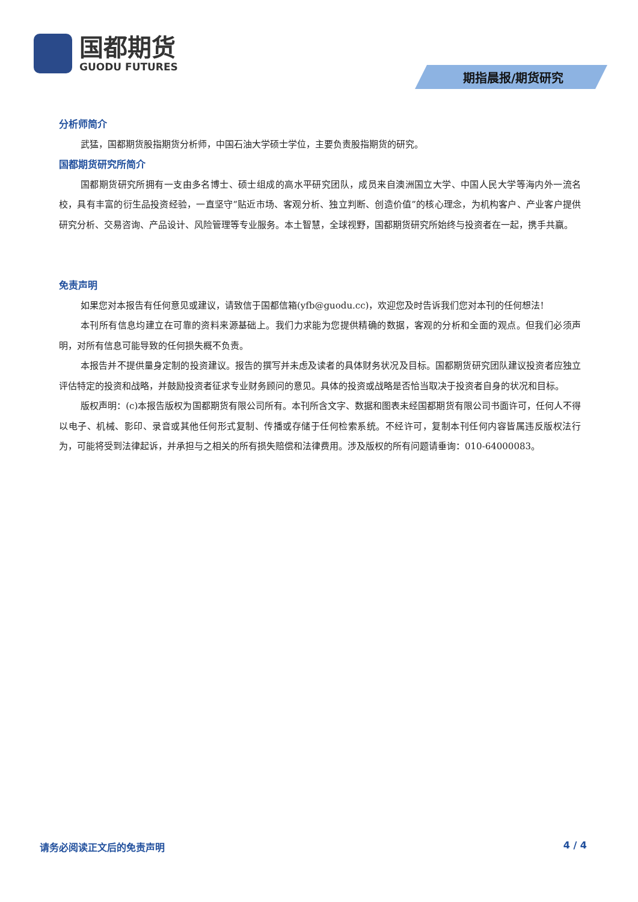国都期货
GUODU FUTURES
期指晨报/期货研究
分析师简介
武猛，国都期货股指期货分析师，中国石油大学硕士学位，主要负责股指期货的研究。
国都期货研究所简介
国都期货研究所拥有一支由多名博士、硕士组成的高水平研究团队，成员来自澳洲国立大学、中国人民大学等海内外一流名校，具有丰富的衍生品投资经验，一直坚守“贴近市场、客观分析、独立判断、创造价值”的核心理念，为机构客户、产业客户提供研究分析、交易咨询、产品设计、风险管理等专业服务。本土智慧，全球视野，国都期货研究所始终与投资者在一起，携手共赢。
免责声明
如果您对本报告有任何意见或建议，请致信于国都信箱(yfb@guodu.cc)，欢迎您及时告诉我们您对本刊的任何想法!
本刊所有信息均建立在可靠的资料来源基础上。我们力求能为您提供精确的数据，客观的分析和全面的观点。但我们必须声明，对所有信息可能导致的任何损失概不负责。
本报告并不提供量身定制的投资建议。报告的撰写并未虑及读者的具体财务状况及目标。国都期货研究团队建议投资者应独立评估特定的投资和战略，并鼓励投资者征求专业财务顾问的意见。具体的投资或战略是否恰当取决于投资者自身的状况和目标。
版权声明：(c)本报告版权为国都期货有限公司所有。本刊所含文字、数据和图表未经国都期货有限公司书面许可，任何人不得以电子、机械、影印、录音或其他任何形式复制、传播或存储于任何检索系统。不经许可，复制本刊任何内容皆属违反版权法行为，可能将受到法律起诉，并承担与之相关的所有损失赔偿和法律费用。涉及版权的所有问题请垂询：010-64000083。
请务必阅读正文后的免责声明 4 / 4